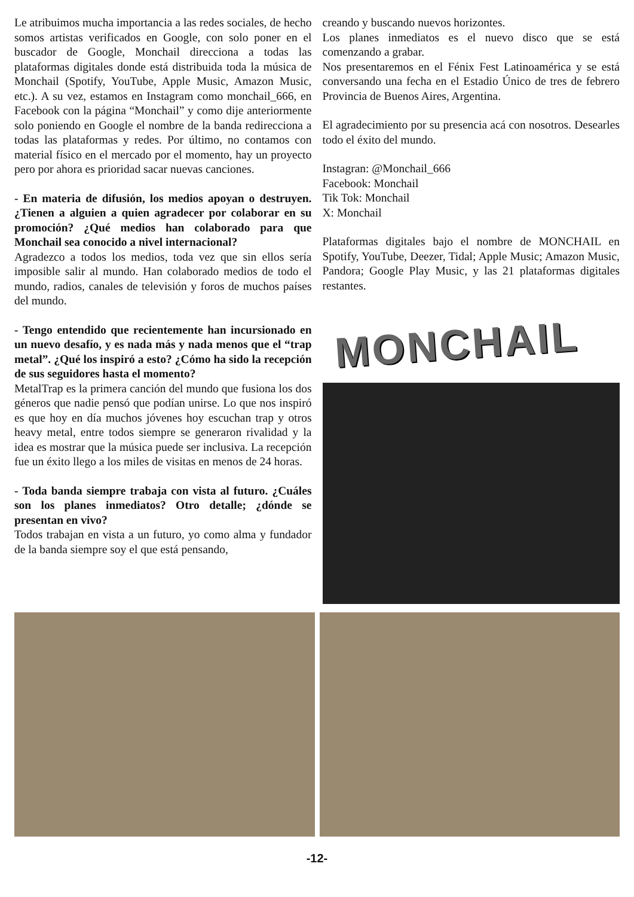Le atribuimos mucha importancia a las redes sociales, de hecho somos artistas verificados en Google, con solo poner en el buscador de Google, Monchail direcciona a todas las plataformas digitales donde está distribuida toda la música de Monchail (Spotify, YouTube, Apple Music, Amazon Music, etc.). A su vez, estamos en Instagram como monchail_666, en Facebook con la página “Monchail” y como dije anteriormente solo poniendo en Google el nombre de la banda redirecciona a todas las plataformas y redes. Por último, no contamos con material físico en el mercado por el momento, hay un proyecto pero por ahora es prioridad sacar nuevas canciones.
- En materia de difusión, los medios apoyan o destruyen. ¿Tienen a alguien a quien agradecer por colaborar en su promoción? ¿Qué medios han colaborado para que Monchail sea conocido a nivel internacional?
Agradezco a todos los medios, toda vez que sin ellos sería imposible salir al mundo. Han colaborado medios de todo el mundo, radios, canales de televisión y foros de muchos países del mundo.
- Tengo entendido que recientemente han incursionado en un nuevo desafío, y es nada más y nada menos que el “trap metal”. ¿Qué los inspiró a esto? ¿Cómo ha sido la recepción de sus seguidores hasta el momento?
MetalTrap es la primera canción del mundo que fusiona los dos géneros que nadie pensó que podían unirse. Lo que nos inspiró es que hoy en día muchos jóvenes hoy escuchan trap y otros heavy metal, entre todos siempre se generaron rivalidad y la idea es mostrar que la música puede ser inclusiva. La recepción fue un éxito llego a los miles de visitas en menos de 24 horas.
- Toda banda siempre trabaja con vista al futuro. ¿Cuáles son los planes inmediatos? Otro detalle; ¿dónde se presentan en vivo?
Todos trabajan en vista a un futuro, yo como alma y fundador de la banda siempre soy el que está pensando,
creando y buscando nuevos horizontes.
Los planes inmediatos es el nuevo disco que se está comenzando a grabar.
Nos presentaremos en el Fénix Fest Latinoamérica y se está conversando una fecha en el Estadio Único de tres de febrero Provincia de Buenos Aires, Argentina.
El agradecimiento por su presencia acá con nosotros. Desearles todo el éxito del mundo.
Instagran: @Monchail_666
Facebook: Monchail
Tik Tok: Monchail
X: Monchail
Plataformas digitales bajo el nombre de MONCHAIL en Spotify, YouTube, Deezer, Tidal; Apple Music; Amazon Music, Pandora; Google Play Music, y las 21 plataformas digitales restantes.
MONCHAIL
-12-